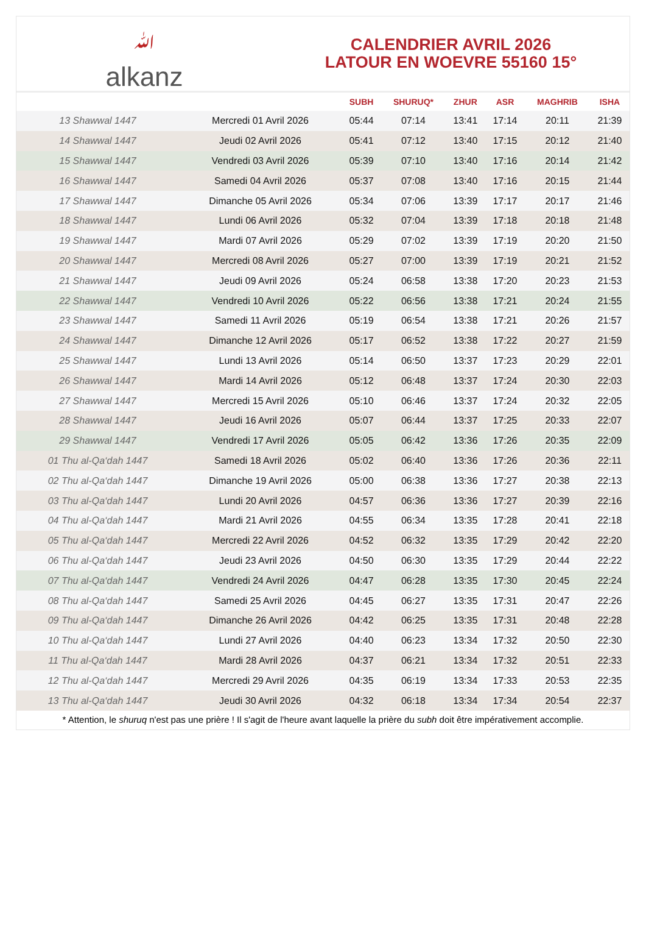ﷲ
alkanz
CALENDRIER AVRIL 2026
LATOUR EN WOEVRE 55160 15°
| | | SUBH | SHURUQ* | ZHUR | ASR | MAGHRIB | ISHA |
| --- | --- | --- | --- | --- | --- | --- | --- |
| 13 Shawwal 1447 | Mercredi 01 Avril 2026 | 05:44 | 07:14 | 13:41 | 17:14 | 20:11 | 21:39 |
| 14 Shawwal 1447 | Jeudi 02 Avril 2026 | 05:41 | 07:12 | 13:40 | 17:15 | 20:12 | 21:40 |
| 15 Shawwal 1447 | Vendredi 03 Avril 2026 | 05:39 | 07:10 | 13:40 | 17:16 | 20:14 | 21:42 |
| 16 Shawwal 1447 | Samedi 04 Avril 2026 | 05:37 | 07:08 | 13:40 | 17:16 | 20:15 | 21:44 |
| 17 Shawwal 1447 | Dimanche 05 Avril 2026 | 05:34 | 07:06 | 13:39 | 17:17 | 20:17 | 21:46 |
| 18 Shawwal 1447 | Lundi 06 Avril 2026 | 05:32 | 07:04 | 13:39 | 17:18 | 20:18 | 21:48 |
| 19 Shawwal 1447 | Mardi 07 Avril 2026 | 05:29 | 07:02 | 13:39 | 17:19 | 20:20 | 21:50 |
| 20 Shawwal 1447 | Mercredi 08 Avril 2026 | 05:27 | 07:00 | 13:39 | 17:19 | 20:21 | 21:52 |
| 21 Shawwal 1447 | Jeudi 09 Avril 2026 | 05:24 | 06:58 | 13:38 | 17:20 | 20:23 | 21:53 |
| 22 Shawwal 1447 | Vendredi 10 Avril 2026 | 05:22 | 06:56 | 13:38 | 17:21 | 20:24 | 21:55 |
| 23 Shawwal 1447 | Samedi 11 Avril 2026 | 05:19 | 06:54 | 13:38 | 17:21 | 20:26 | 21:57 |
| 24 Shawwal 1447 | Dimanche 12 Avril 2026 | 05:17 | 06:52 | 13:38 | 17:22 | 20:27 | 21:59 |
| 25 Shawwal 1447 | Lundi 13 Avril 2026 | 05:14 | 06:50 | 13:37 | 17:23 | 20:29 | 22:01 |
| 26 Shawwal 1447 | Mardi 14 Avril 2026 | 05:12 | 06:48 | 13:37 | 17:24 | 20:30 | 22:03 |
| 27 Shawwal 1447 | Mercredi 15 Avril 2026 | 05:10 | 06:46 | 13:37 | 17:24 | 20:32 | 22:05 |
| 28 Shawwal 1447 | Jeudi 16 Avril 2026 | 05:07 | 06:44 | 13:37 | 17:25 | 20:33 | 22:07 |
| 29 Shawwal 1447 | Vendredi 17 Avril 2026 | 05:05 | 06:42 | 13:36 | 17:26 | 20:35 | 22:09 |
| 01 Thu al-Qa‘dah 1447 | Samedi 18 Avril 2026 | 05:02 | 06:40 | 13:36 | 17:26 | 20:36 | 22:11 |
| 02 Thu al-Qa‘dah 1447 | Dimanche 19 Avril 2026 | 05:00 | 06:38 | 13:36 | 17:27 | 20:38 | 22:13 |
| 03 Thu al-Qa‘dah 1447 | Lundi 20 Avril 2026 | 04:57 | 06:36 | 13:36 | 17:27 | 20:39 | 22:16 |
| 04 Thu al-Qa‘dah 1447 | Mardi 21 Avril 2026 | 04:55 | 06:34 | 13:35 | 17:28 | 20:41 | 22:18 |
| 05 Thu al-Qa‘dah 1447 | Mercredi 22 Avril 2026 | 04:52 | 06:32 | 13:35 | 17:29 | 20:42 | 22:20 |
| 06 Thu al-Qa‘dah 1447 | Jeudi 23 Avril 2026 | 04:50 | 06:30 | 13:35 | 17:29 | 20:44 | 22:22 |
| 07 Thu al-Qa‘dah 1447 | Vendredi 24 Avril 2026 | 04:47 | 06:28 | 13:35 | 17:30 | 20:45 | 22:24 |
| 08 Thu al-Qa‘dah 1447 | Samedi 25 Avril 2026 | 04:45 | 06:27 | 13:35 | 17:31 | 20:47 | 22:26 |
| 09 Thu al-Qa‘dah 1447 | Dimanche 26 Avril 2026 | 04:42 | 06:25 | 13:35 | 17:31 | 20:48 | 22:28 |
| 10 Thu al-Qa‘dah 1447 | Lundi 27 Avril 2026 | 04:40 | 06:23 | 13:34 | 17:32 | 20:50 | 22:30 |
| 11 Thu al-Qa‘dah 1447 | Mardi 28 Avril 2026 | 04:37 | 06:21 | 13:34 | 17:32 | 20:51 | 22:33 |
| 12 Thu al-Qa‘dah 1447 | Mercredi 29 Avril 2026 | 04:35 | 06:19 | 13:34 | 17:33 | 20:53 | 22:35 |
| 13 Thu al-Qa‘dah 1447 | Jeudi 30 Avril 2026 | 04:32 | 06:18 | 13:34 | 17:34 | 20:54 | 22:37 |
* Attention, le shuruq n'est pas une prière ! Il s'agit de l'heure avant laquelle la prière du subh doit être impérativement accomplie.